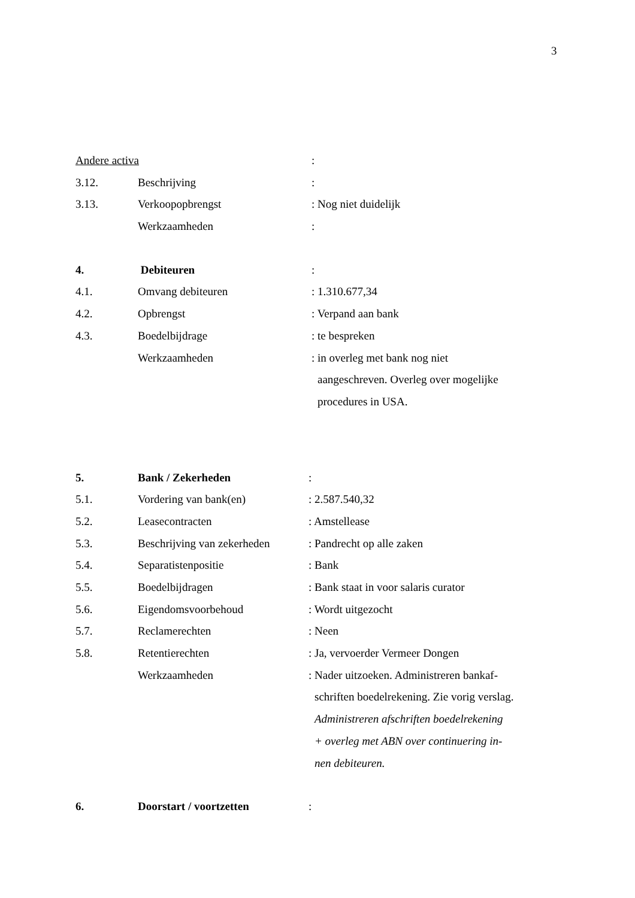3
Andere activa :
3.12. Beschrijving :
3.13. Verkoopopbrengst : Nog niet duidelijk
Werkzaamheden :
4. Debiteuren :
4.1. Omvang debiteuren : 1.310.677,34
4.2. Opbrengst : Verpand aan bank
4.3. Boedelbijdrage : te bespreken
Werkzaamheden : in overleg met bank nog niet
aangeschreven. Overleg over mogelijke
procedures in USA.
5. Bank / Zekerheden :
5.1. Vordering van bank(en) : 2.587.540,32
5.2. Leasecontracten : Amstellease
5.3. Beschrijving van zekerheden
: Pandrecht op alle zaken
5.4. Separatistenpositie : Bank
5.5. Boedelbijdragen : Bank staat in voor salaris curator
5.6. Eigendomsvoorbehoud : Wordt uitgezocht
5.7. Reclamerechten : Neen
5.8. Retentierechten : Ja, vervoerder Vermeer Dongen
Werkzaamheden : Nader uitzoeken. Administreren bankaf-
schriften boedelrekening. Zie vorig verslag.
Administreren afschriften boedelrekening
+ overleg met ABN over continuering in-
nen debiteuren.
6. Doorstart / voortzetten :